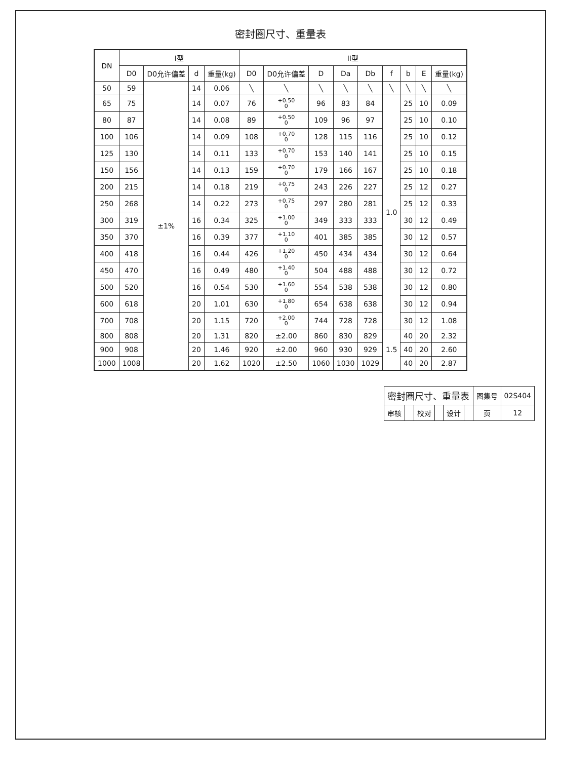密封圈尺寸、重量表
| DN | I型 | | | | II型 | | | | | | | | |
| --- | --- | --- | --- | --- | --- | --- | --- | --- | --- | --- | --- | --- | --- |
| | D0 | D0允许偏差 | d | 重量(kg) | D0 | D0允许偏差 | D | Da | Db | f | b | E | 重量(kg) |
| 50 | 59 | ±1% | 14 | 0.06 | ╲ | ╲ | ╲ | ╲ | ╲ | ╲ | ╲ | ╲ | ╲ |
| 65 | 75 | | 14 | 0.07 | 76 | +0.50 0 | 96 | 83 | 84 | 1.0 | 25 | 10 | 0.09 |
| 80 | 87 | | 14 | 0.08 | 89 | +0.50 0 | 109 | 96 | 97 | | 25 | 10 | 0.10 |
| 100 | 106 | | 14 | 0.09 | 108 | +0.70 0 | 128 | 115 | 116 | | 25 | 10 | 0.12 |
| 125 | 130 | | 14 | 0.11 | 133 | +0.70 0 | 153 | 140 | 141 | | 25 | 10 | 0.15 |
| 150 | 156 | | 14 | 0.13 | 159 | +0.70 0 | 179 | 166 | 167 | | 25 | 10 | 0.18 |
| 200 | 215 | | 14 | 0.18 | 219 | +0.75 0 | 243 | 226 | 227 | | 25 | 12 | 0.27 |
| 250 | 268 | | 14 | 0.22 | 273 | +0.75 0 | 297 | 280 | 281 | | 25 | 12 | 0.33 |
| 300 | 319 | | 16 | 0.34 | 325 | +1.00 0 | 349 | 333 | 333 | | 30 | 12 | 0.49 |
| 350 | 370 | | 16 | 0.39 | 377 | +1.10 0 | 401 | 385 | 385 | | 30 | 12 | 0.57 |
| 400 | 418 | | 16 | 0.44 | 426 | +1.20 0 | 450 | 434 | 434 | | 30 | 12 | 0.64 |
| 450 | 470 | | 16 | 0.49 | 480 | +1.40 0 | 504 | 488 | 488 | | 30 | 12 | 0.72 |
| 500 | 520 | | 16 | 0.54 | 530 | +1.60 0 | 554 | 538 | 538 | | 30 | 12 | 0.80 |
| 600 | 618 | | 20 | 1.01 | 630 | +1.80 0 | 654 | 638 | 638 | | 30 | 12 | 0.94 |
| 700 | 708 | | 20 | 1.15 | 720 | +2.00 0 | 744 | 728 | 728 | | 30 | 12 | 1.08 |
| 800 | 808 | | 20 | 1.31 | 820 | ±2.00 | 860 | 830 | 829 | 1.5 | 40 | 20 | 2.32 |
| 900 | 908 | | 20 | 1.46 | 920 | ±2.00 | 960 | 930 | 929 | | 40 | 20 | 2.60 |
| 1000 | 1008 | | 20 | 1.62 | 1020 | ±2.50 | 1060 | 1030 | 1029 | | 40 | 20 | 2.87 |
| 密封圈尺寸、重量表 | | | | | | 图集号 | 02S404 |
| 审核 | | 校对 | | 设计 | | 页 | 12 |